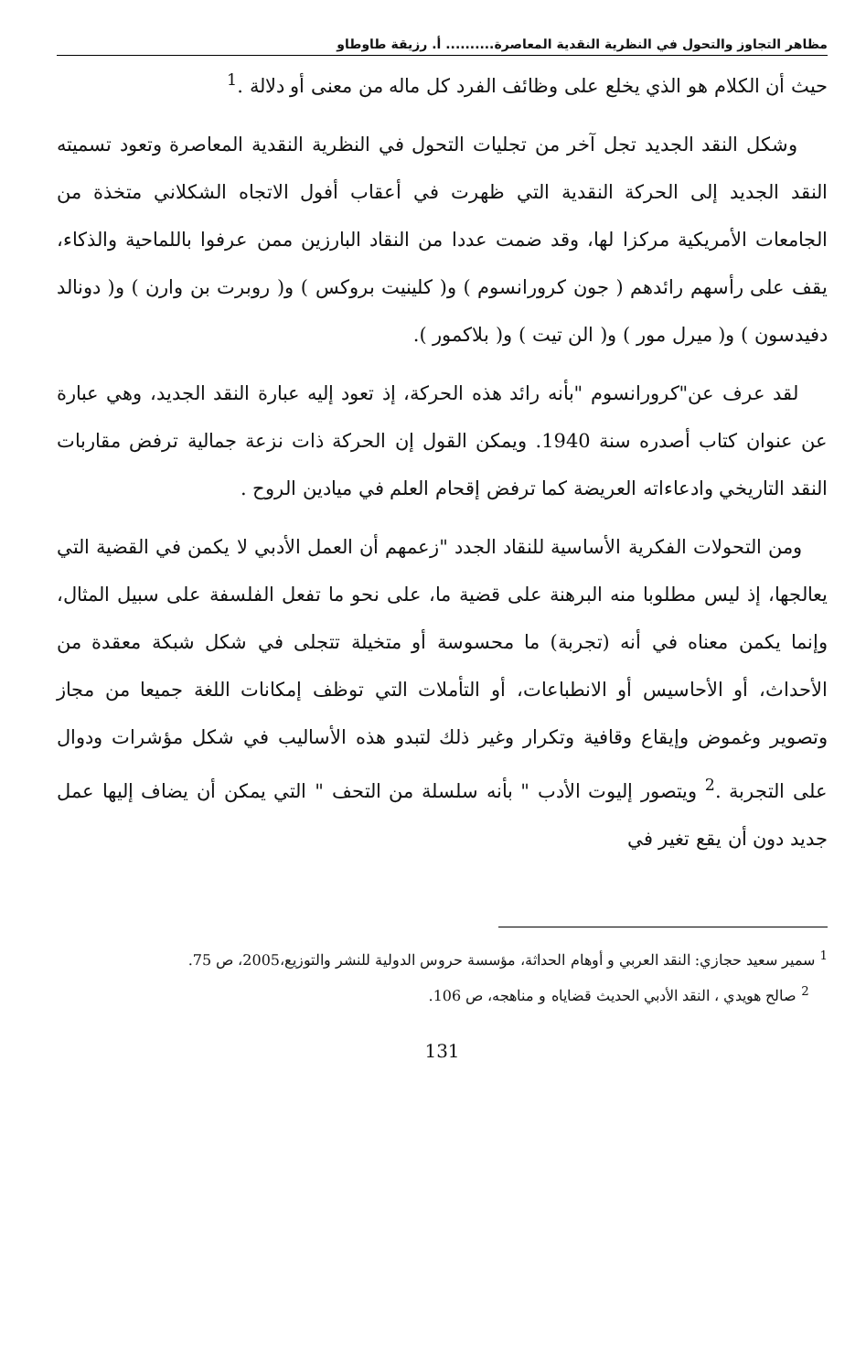مظاهر التجاوز والتحول في النظرية النقدية المعاصرة.......... أ. رزيقة طاوطاو
حيث أن الكلام هو الذي يخلع على وظائف الفرد كل ماله من معنى أو دلالة .<sup>1</sup>
وشكل النقد الجديد تجل آخر من تجليات التحول في النظرية النقدية المعاصرة وتعود تسميته النقد الجديد إلى الحركة النقدية التي ظهرت في أعقاب أفول الاتجاه الشكلاني متخذة من الجامعات الأمريكية مركزا لها، وقد ضمت عددا من النقاد البارزين ممن عرفوا باللماحية والذكاء، يقف على رأسهم رائدهم ( جون كرورانسوم ) و( كلينيت بروكس ) و( روبرت بن وارن ) و( دونالد دفيدسون ) و( ميرل مور ) و( الن تيت ) و( بلاكمور ).
لقد عرف عن"كرورانسوم "بأنه رائد هذه الحركة، إذ تعود إليه عبارة النقد الجديد، وهي عبارة عن عنوان كتاب أصدره سنة 1940. ويمكن القول إن الحركة ذات نزعة جمالية ترفض مقاربات النقد التاريخي وادعاءاته العريضة كما ترفض إقحام العلم في ميادين الروح .
ومن التحولات الفكرية الأساسية للنقاد الجدد "زعمهم أن العمل الأدبي لا يكمن في القضية التي يعالجها، إذ ليس مطلوبا منه البرهنة على قضية ما، على نحو ما تفعل الفلسفة على سبيل المثال، وإنما يكمن معناه في أنه (تجربة) ما محسوسة أو متخيلة تتجلى في شكل شبكة معقدة من الأحداث، أو الأحاسيس أو الانطباعات، أو التأملات التي توظف إمكانات اللغة جميعا من مجاز وتصوير وغموض وإيقاع وقافية وتكرار وغير ذلك لتبدو هذه الأساليب في شكل مؤشرات ودوال على التجربة .<sup>2</sup> ويتصور إليوت الأدب " بأنه سلسلة من التحف " التي يمكن أن يضاف إليها عمل جديد دون أن يقع تغير في
<sup>1</sup> سمير سعيد حجازي: النقد العربي و أوهام الحداثة، مؤسسة حروس الدولية للنشر والتوزيع،2005، ص 75.
<sup>2</sup> صالح هويدي ، النقد الأدبي الحديث قضاياه و مناهجه، ص 106.
131